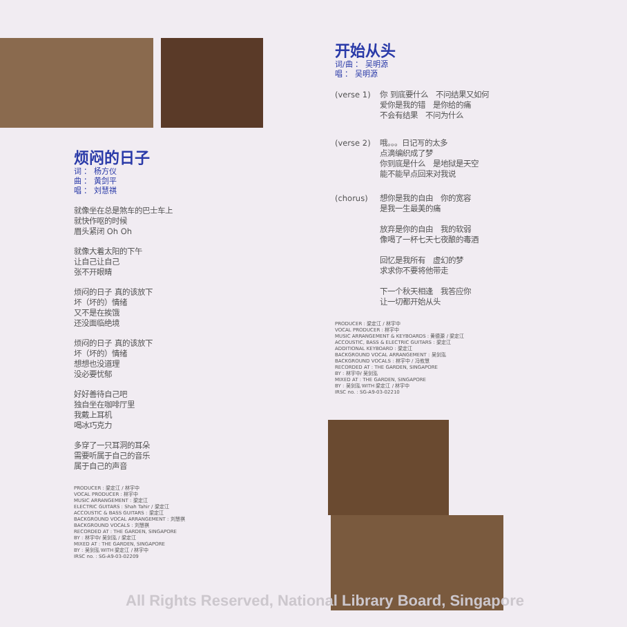烦闷的日子
词 ： 杨方仪
曲 ： 黄剑平
唱 ： 刘慧祺
就像坐在总是煞车的巴士车上
就快作呕的时候
眉头紧闭 Oh Oh
就像大着太阳的下午
让自己让自己
张不开眼睛
烦闷的日子 真的该放下
坏（坏的）情绪
又不是在挨饿
还没面临绝境
烦闷的日子 真的该放下
坏（坏的）情绪
想想也没道理
没必要忧郁
好好善待自己吧
独自坐在咖啡厅里
我戴上耳机
喝冰巧克力
多穿了一只耳洞的耳朵
需要听属于自己的音乐
属于自己的声音
PRODUCER : 梁定江 / 林宇中
VOCAL PRODUCER : 林宇中
MUSIC ARRANGEMENT : 梁定江
ELECTRIC GUITARS : Shah Tahir / 梁定江
ACCOUSTIC & BASS GUITARS : 梁定江
BACKGROUND VOCAL ARRANGEMENT : 刘慧祺
BACKGROUND VOCALS : 刘慧祺
RECORDED AT : THE GARDEN, SINGAPORE
BY : 林宇中/ 吴剑泓 / 梁定江
MIXED AT : THE GARDEN, SINGAPORE
BY : 吴剑泓 WITH 梁定江 / 林宇中
IRSC no. : SG-A9-03-02209
开始从头
词/曲 ： 吴明源
唱 ： 吴明源
(verse 1) 你 到底要什么　不问结果又如何
爱你是我的错　是你给的痛
不会有结果　不问为什么
(verse 2) 哦。。。日记写的太多
点滴编织成了梦
你到底是什么　是地狱是天空
能不能早点回来对我说
(chorus) 想你是我的自由　你的宽容
是我一生最美的痛
放弃是你的自由　我的软弱
像喝了一杯七天七夜酿的毒酒
回忆是我所有　虚幻的梦
求求你不要将他带走
下一个秋天相逢　我答应你
让一切都开始从头
PRODUCER : 梁定江 / 林宇中
VOCAL PRODUCER : 林宇中
MUSIC ARRANGEMENT & KEYBOARDS : 黄德源 / 梁定江
ACCOUSTIC, BASS & ELECTRIC GUITARS : 梁定江
ADDITIONAL KEYBOARD : 梁定江
BACKGROUND VOCAL ARRANGEMENT : 吴剑泓
BACKGROUND VOCALS : 林宇中 / 冯攸慧
RECORDED AT : THE GARDEN, SINGAPORE
BY : 林宇中/ 吴剑泓
MIXED AT : THE GARDEN, SINGAPORE
BY : 吴剑泓 WITH 梁定江 / 林宇中
IRSC no. : SG-A9-03-02210
All Rights Reserved, National Library Board, Singapore